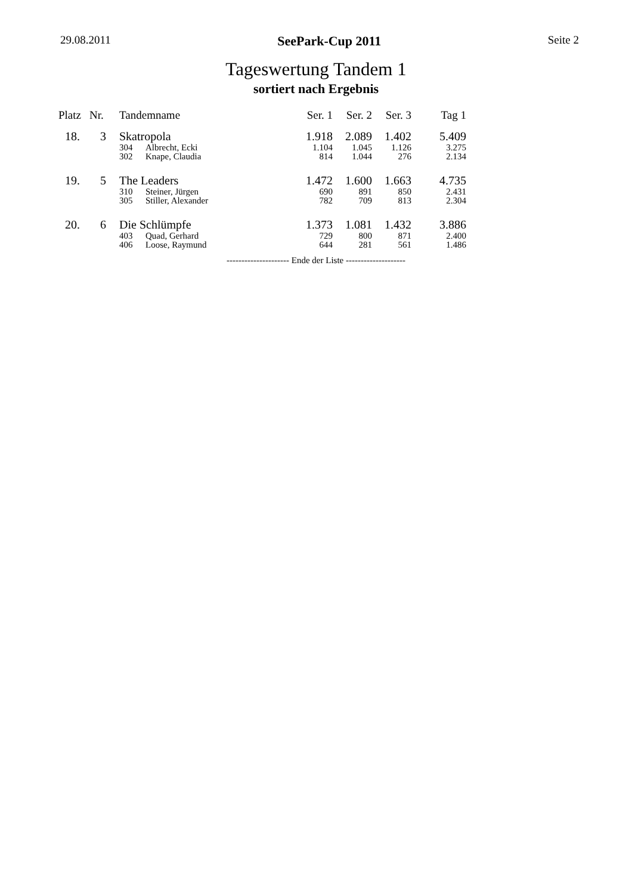29.08.2011 SeePark-Cup 2011 Seite 2
Tageswertung Tandem 1
sortiert nach Ergebnis
| Platz | Nr. | Tandemname | | Ser. 1 | Ser. 2 | Ser. 3 | Tag 1 |
| --- | --- | --- | --- | --- | --- | --- | --- |
| 18. | 3 | Skatropola | | 1.918 | 2.089 | 1.402 | 5.409 |
| | | 304 | Albrecht, Ecki | 1.104 | 1.045 | 1.126 | 3.275 |
| | | 302 | Knape, Claudia | 814 | 1.044 | 276 | 2.134 |
| 19. | 5 | The Leaders | | 1.472 | 1.600 | 1.663 | 4.735 |
| | | 310 | Steiner, Jürgen | 690 | 891 | 850 | 2.431 |
| | | 305 | Stiller, Alexander | 782 | 709 | 813 | 2.304 |
| 20. | 6 | Die Schlümpfe | | 1.373 | 1.081 | 1.432 | 3.886 |
| | | 403 | Quad, Gerhard | 729 | 800 | 871 | 2.400 |
| | | 406 | Loose, Raymund | 644 | 281 | 561 | 1.486 |
--------------------- Ende der Liste --------------------